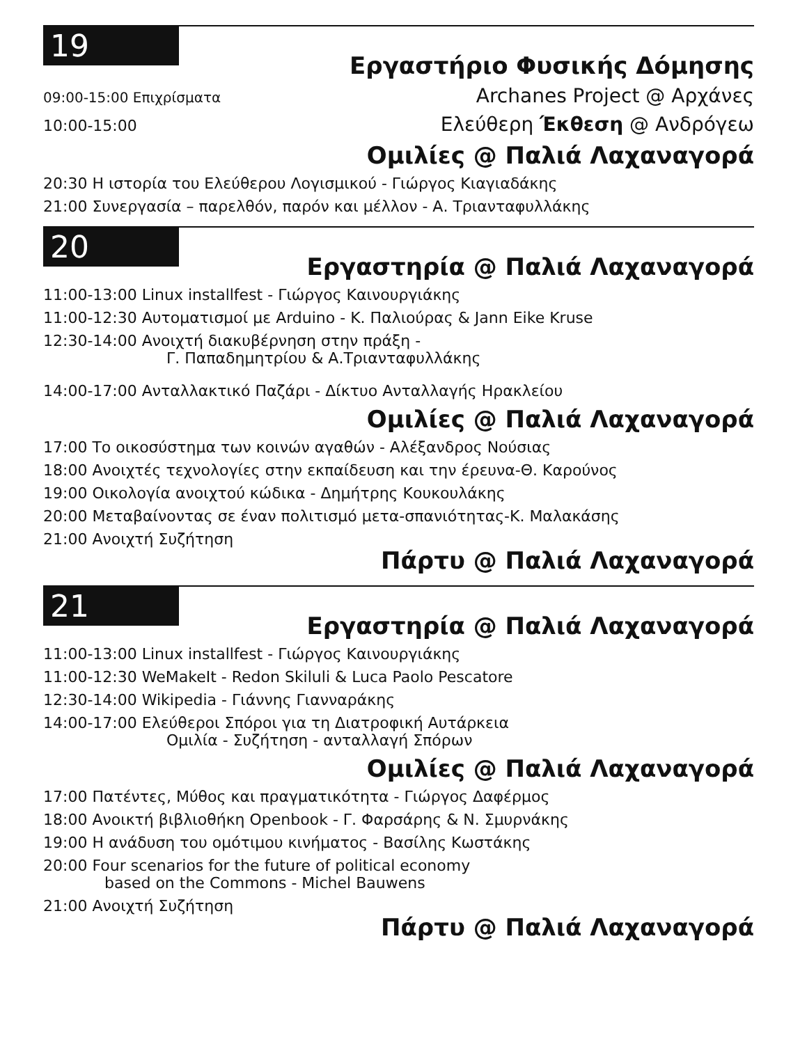19
Εργαστήριο Φυσικής Δόμησης
09:00-15:00 Επιχρίσματα Archanes Project @ Αρχάνες
10:00-15:00 Ελεύθερη Έκθεση @ Ανδρόγεω
Ομιλίες @ Παλιά Λαχαναγορά
20:30 Η ιστορία του Ελεύθερου Λογισμικού - Γιώργος Κιαγιαδάκης
21:00 Συνεργασία – παρελθόν, παρόν και μέλλον - Α. Τριανταφυλλάκης
20
Εργαστηρία @ Παλιά Λαχαναγορά
11:00-13:00 Linux installfest - Γιώργος Καινουργιάκης
11:00-12:30 Αυτοματισμοί με Arduino - Κ. Παλιούρας & Jann Eike Kruse
12:30-14:00 Ανοιχτή διακυβέρνηση στην πράξη -
Γ. Παπαδημητρίου & Α.Τριανταφυλλάκης
14:00-17:00 Ανταλλακτικό Παζάρι - Δίκτυο Ανταλλαγής Ηρακλείου
Ομιλίες @ Παλιά Λαχαναγορά
17:00 Το οικοσύστημα των κοινών αγαθών - Αλέξανδρος Νούσιας
18:00 Ανοιχτές τεχνολογίες στην εκπαίδευση και την έρευνα-Θ. Καρούνος
19:00 Οικολογία ανοιχτού κώδικα - Δημήτρης Κουκουλάκης
20:00 Μεταβαίνοντας σε έναν πολιτισμό μετα-σπανιότητας-Κ. Μαλακάσης
21:00 Ανοιχτή Συζήτηση
Πάρτυ @ Παλιά Λαχαναγορά
21
Εργαστηρία @ Παλιά Λαχαναγορά
11:00-13:00 Linux installfest - Γιώργος Καινουργιάκης
11:00-12:30 WeMakeIt - Redon Skiluli & Luca Paolo Pescatore
12:30-14:00 Wikipedia - Γιάννης Γιανναράκης
14:00-17:00 Ελεύθεροι Σπόροι για τη Διατροφική Αυτάρκεια
Ομιλία - Συζήτηση - ανταλλαγή Σπόρων
Ομιλίες @ Παλιά Λαχαναγορά
17:00 Πατέντες, Μύθος και πραγματικότητα - Γιώργος Δαφέρμος
18:00 Ανοικτή βιβλιοθήκη Openbook - Γ. Φαρσάρης & Ν. Σμυρνάκης
19:00 Η ανάδυση του ομότιμου κινήματος - Βασίλης Κωστάκης
20:00 Four scenarios for the future of political economy
based on the Commons - Michel Bauwens
21:00 Ανοιχτή Συζήτηση
Πάρτυ @ Παλιά Λαχαναγορά